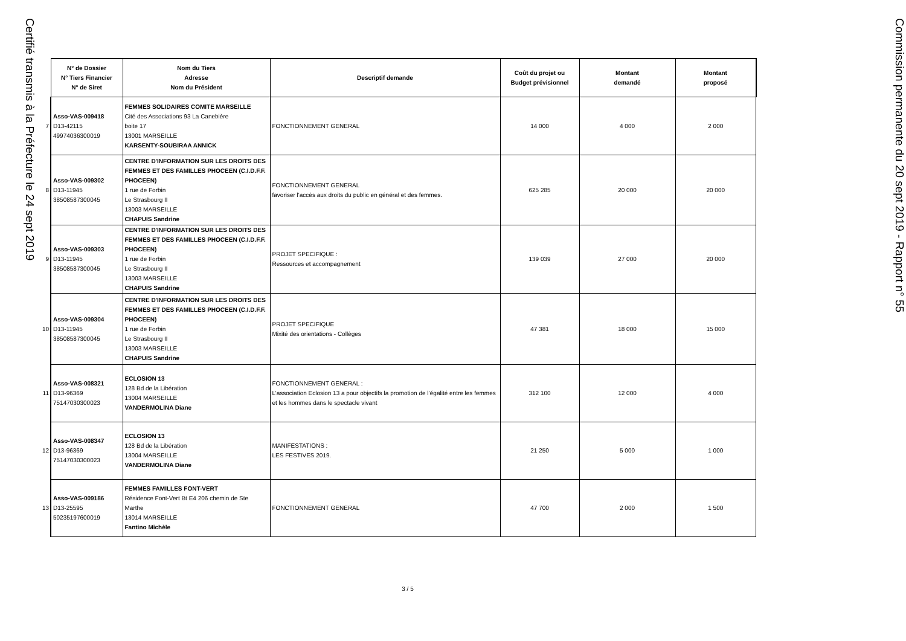Certifié transmis à la Préfecture le 24 sept 2019
| | N° de Dossier N° Tiers Financier N° de Siret | Nom du Tiers Adresse Nom du Président | Descriptif demande | Coût du projet ou Budget prévisionnel | Montant demandé | Montant proposé |
| --- | --- | --- | --- | --- | --- | --- |
| 7 | Asso-VAS-009418 D13-42115 49974036300019 | FEMMES SOLIDAIRES COMITE MARSEILLE Cité des Associations 93 La Canebière boite 17 13001 MARSEILLE KARSENTY-SOUBIRAA ANNICK | FONCTIONNEMENT GENERAL | 14 000 | 4 000 | 2 000 |
| 8 | Asso-VAS-009302 D13-11945 38508587300045 | CENTRE D'INFORMATION SUR LES DROITS DES FEMMES ET DES FAMILLES PHOCEEN (C.I.D.F.F. PHOCEEN) 1 rue de Forbin Le Strasbourg II 13003 MARSEILLE CHAPUIS Sandrine | FONCTIONNEMENT GENERAL favoriser l'accès aux droits du public en général et des femmes. | 625 285 | 20 000 | 20 000 |
| 9 | Asso-VAS-009303 D13-11945 38508587300045 | CENTRE D'INFORMATION SUR LES DROITS DES FEMMES ET DES FAMILLES PHOCEEN (C.I.D.F.F. PHOCEEN) 1 rue de Forbin Le Strasbourg II 13003 MARSEILLE CHAPUIS Sandrine | PROJET SPECIFIQUE : Ressources et accompagnement | 139 039 | 27 000 | 20 000 |
| 10 | Asso-VAS-009304 D13-11945 38508587300045 | CENTRE D'INFORMATION SUR LES DROITS DES FEMMES ET DES FAMILLES PHOCEEN (C.I.D.F.F. PHOCEEN) 1 rue de Forbin Le Strasbourg II 13003 MARSEILLE CHAPUIS Sandrine | PROJET SPECIFIQUE Mixité des orientations - Collèges | 47 381 | 18 000 | 15 000 |
| 11 | Asso-VAS-008321 D13-96369 75147030300023 | ECLOSION 13 128 Bd de la Libération 13004 MARSEILLE VANDERMOLINA Diane | FONCTIONNEMENT GENERAL : L’association Eclosion 13 a pour objectifs la promotion de l’égalité entre les femmes et les hommes dans le spectacle vivant | 312 100 | 12 000 | 4 000 |
| 12 | Asso-VAS-008347 D13-96369 75147030300023 | ECLOSION 13 128 Bd de la Libération 13004 MARSEILLE VANDERMOLINA Diane | MANIFESTATIONS : LES FESTIVES 2019. | 21 250 | 5 000 | 1 000 |
| 13 | Asso-VAS-009186 D13-25595 50235197600019 | FEMMES FAMILLES FONT-VERT Résidence Font-Vert Bt E4 206 chemin de Ste Marthe 13014 MARSEILLE Fantino Michèle | FONCTIONNEMENT GENERAL | 47 700 | 2 000 | 1 500 |
3 / 5
Commission permanente du 20 sept 2019 - Rapport n° 55